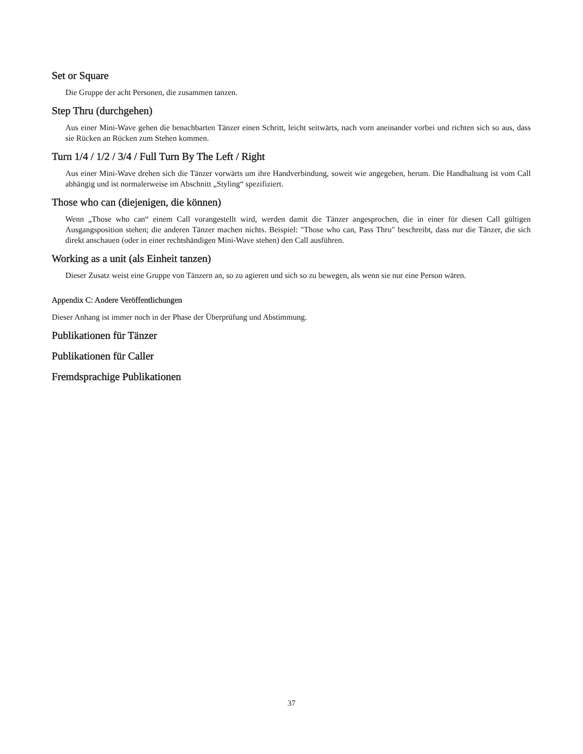Set or Square
Die Gruppe der acht Personen, die zusammen tanzen.
Step Thru (durchgehen)
Aus einer Mini-Wave gehen die benachbarten Tänzer einen Schritt, leicht seitwärts, nach vorn aneinander vorbei und richten sich so aus, dass sie Rücken an Rücken zum Stehen kommen.
Turn 1/4 / 1/2 / 3/4 / Full Turn By The Left / Right
Aus einer Mini-Wave drehen sich die Tänzer vorwärts um ihre Handverbindung, soweit wie angegeben, herum. Die Handhaltung ist vom Call abhängig und ist normalerweise im Abschnitt „Styling“ spezifiziert.
Those who can (diejenigen, die können)
Wenn „Those who can“ einem Call vorangestellt wird, werden damit die Tänzer angesprochen, die in einer für diesen Call gültigen Ausgangsposition stehen; die anderen Tänzer machen nichts. Beispiel: "Those who can, Pass Thru" beschreibt, dass nur die Tänzer, die sich direkt anschauen (oder in einer rechtshändigen Mini-Wave stehen) den Call ausführen.
Working as a unit (als Einheit tanzen)
Dieser Zusatz weist eine Gruppe von Tänzern an, so zu agieren und sich so zu bewegen, als wenn sie nur eine Person wären.
Appendix C: Andere Veröffentlichungen
Dieser Anhang ist immer noch in der Phase der Überprüfung und Abstimmung.
Publikationen für Tänzer
Publikationen für Caller
Fremdsprachige Publikationen
37